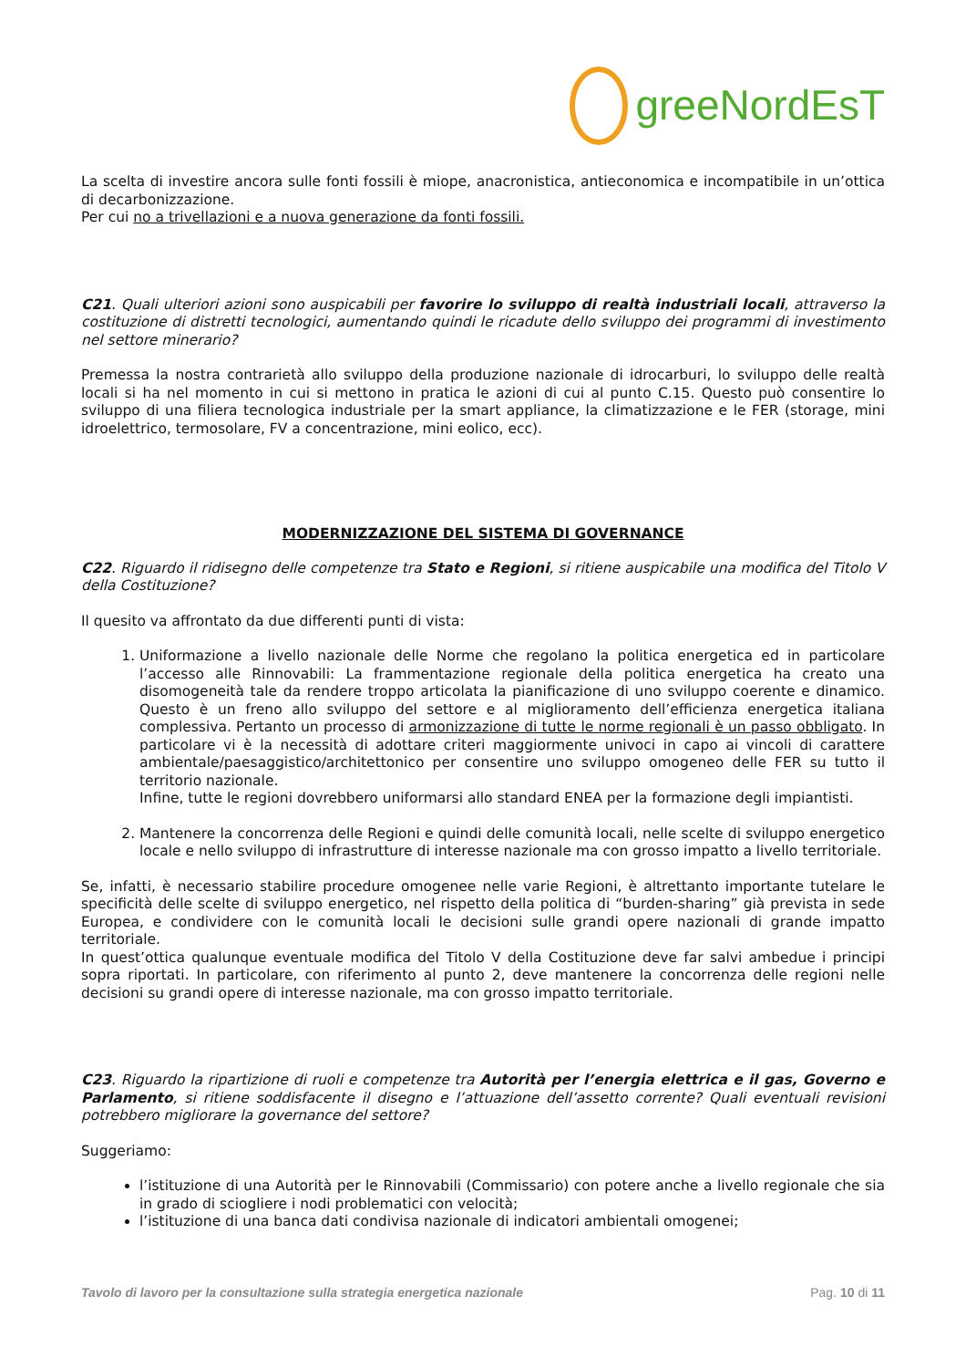greeNordEsT
La scelta di investire ancora sulle fonti fossili è miope, anacronistica, antieconomica e incompatibile in un’ottica di decarbonizzazione.
Per cui no a trivellazioni e a nuova generazione da fonti fossili.
C21. Quali ulteriori azioni sono auspicabili per favorire lo sviluppo di realtà industriali locali, attraverso la costituzione di distretti tecnologici, aumentando quindi le ricadute dello sviluppo dei programmi di investimento nel settore minerario?
Premessa la nostra contrarietà allo sviluppo della produzione nazionale di idrocarburi, lo sviluppo delle realtà locali si ha nel momento in cui si mettono in pratica le azioni di cui al punto C.15. Questo può consentire lo sviluppo di una filiera tecnologica industriale per la smart appliance, la climatizzazione e le FER (storage, mini idroelettrico, termosolare, FV a concentrazione, mini eolico, ecc).
MODERNIZZAZIONE DEL SISTEMA DI GOVERNANCE
C22. Riguardo il ridisegno delle competenze tra Stato e Regioni, si ritiene auspicabile una modifica del Titolo V della Costituzione?
Il quesito va affrontato da due differenti punti di vista:
1. Uniformazione a livello nazionale delle Norme che regolano la politica energetica ed in particolare l’accesso alle Rinnovabili: La frammentazione regionale della politica energetica ha creato una disomogeneità tale da rendere troppo articolata la pianificazione di uno sviluppo coerente e dinamico. Questo è un freno allo sviluppo del settore e al miglioramento dell’efficienza energetica italiana complessiva. Pertanto un processo di armonizzazione di tutte le norme regionali è un passo obbligato. In particolare vi è la necessità di adottare criteri maggiormente univoci in capo ai vincoli di carattere ambientale/paesaggistico/architettonico per consentire uno sviluppo omogeneo delle FER su tutto il territorio nazionale.
Infine, tutte le regioni dovrebbero uniformarsi allo standard ENEA per la formazione degli impiantisti.
2. Mantenere la concorrenza delle Regioni e quindi delle comunità locali, nelle scelte di sviluppo energetico locale e nello sviluppo di infrastrutture di interesse nazionale ma con grosso impatto a livello territoriale.
Se, infatti, è necessario stabilire procedure omogenee nelle varie Regioni, è altrettanto importante tutelare le specificità delle scelte di sviluppo energetico, nel rispetto della politica di “burden-sharing” già prevista in sede Europea, e condividere con le comunità locali le decisioni sulle grandi opere nazionali di grande impatto territoriale.
In quest’ottica qualunque eventuale modifica del Titolo V della Costituzione deve far salvi ambedue i principi sopra riportati. In particolare, con riferimento al punto 2, deve mantenere la concorrenza delle regioni nelle decisioni su grandi opere di interesse nazionale, ma con grosso impatto territoriale.
C23. Riguardo la ripartizione di ruoli e competenze tra Autorità per l’energia elettrica e il gas, Governo e Parlamento, si ritiene soddisfacente il disegno e l’attuazione dell’assetto corrente? Quali eventuali revisioni potrebbero migliorare la governance del settore?
Suggeriamo:
l’istituzione di una Autorità per le Rinnovabili (Commissario) con potere anche a livello regionale che sia in grado di sciogliere i nodi problematici con velocità;
l’istituzione di una banca dati condivisa nazionale di indicatori ambientali omogenei;
Tavolo di lavoro per la consultazione sulla strategia energetica nazionale Pag. 10 di 11